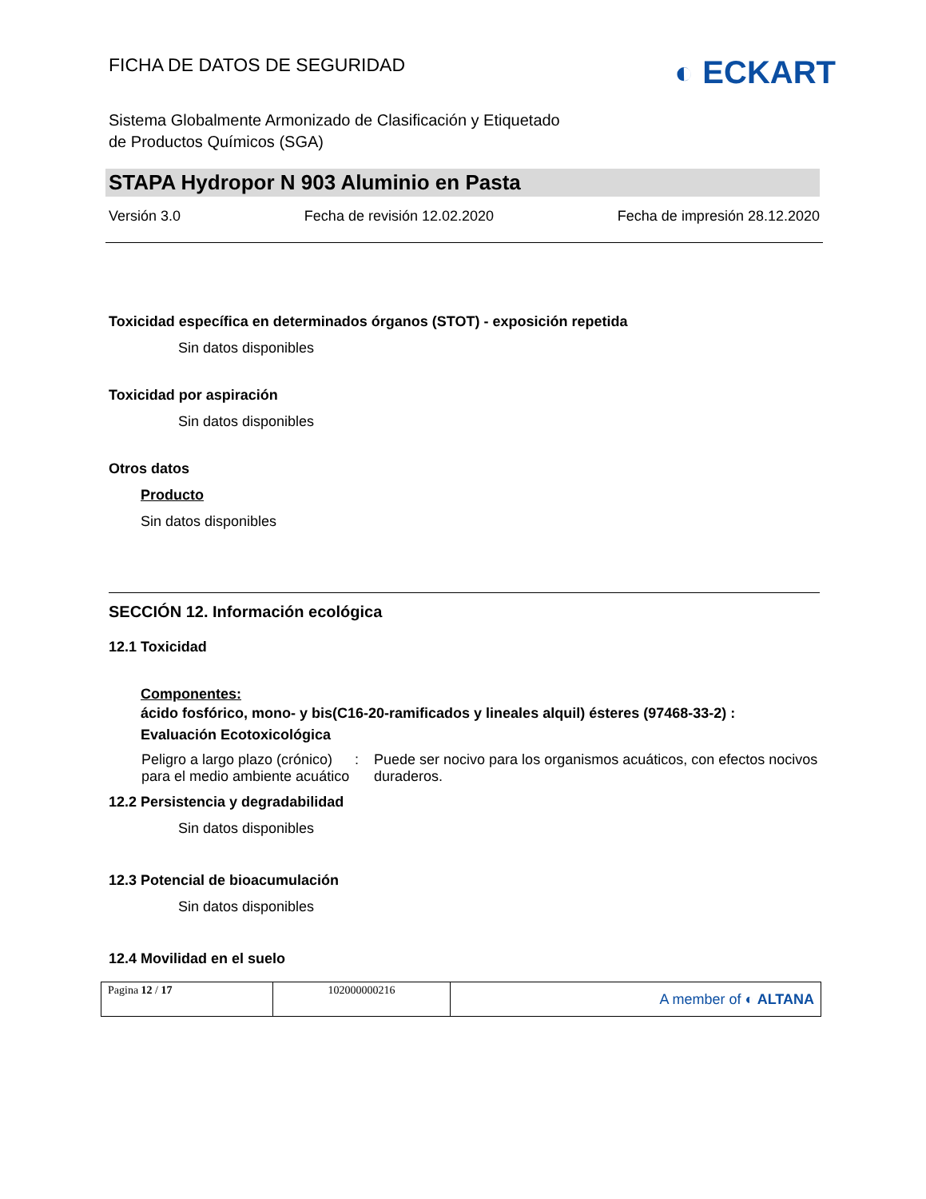FICHA DE DATOS DE SEGURIDAD ◐ ECKART
Sistema Globalmente Armonizado de Clasificación y Etiquetado
de Productos Químicos (SGA)
STAPA Hydropor N 903 Aluminio en Pasta
Versión 3.0 Fecha de revisión 12.02.2020 Fecha de impresión 28.12.2020
Toxicidad específica en determinados órganos (STOT) - exposición repetida
Sin datos disponibles
Toxicidad por aspiración
Sin datos disponibles
Otros datos
Producto
Sin datos disponibles
SECCIÓN 12. Información ecológica
12.1 Toxicidad
Componentes:
ácido fosfórico, mono- y bis(C16-20-ramificados y lineales alquil) ésteres (97468-33-2) :
Evaluación Ecotoxicológica
| Peligro a largo plazo (crónico) para el medio ambiente acuático | : | Puede ser nocivo para los organismos acuáticos, con efectos nocivos duraderos. |
12.2 Persistencia y degradabilidad
Sin datos disponibles
12.3 Potencial de bioacumulación
Sin datos disponibles
12.4 Movilidad en el suelo
| Pagina 12 / 17 | 102000000216 | A member of ◐ ALTANA |